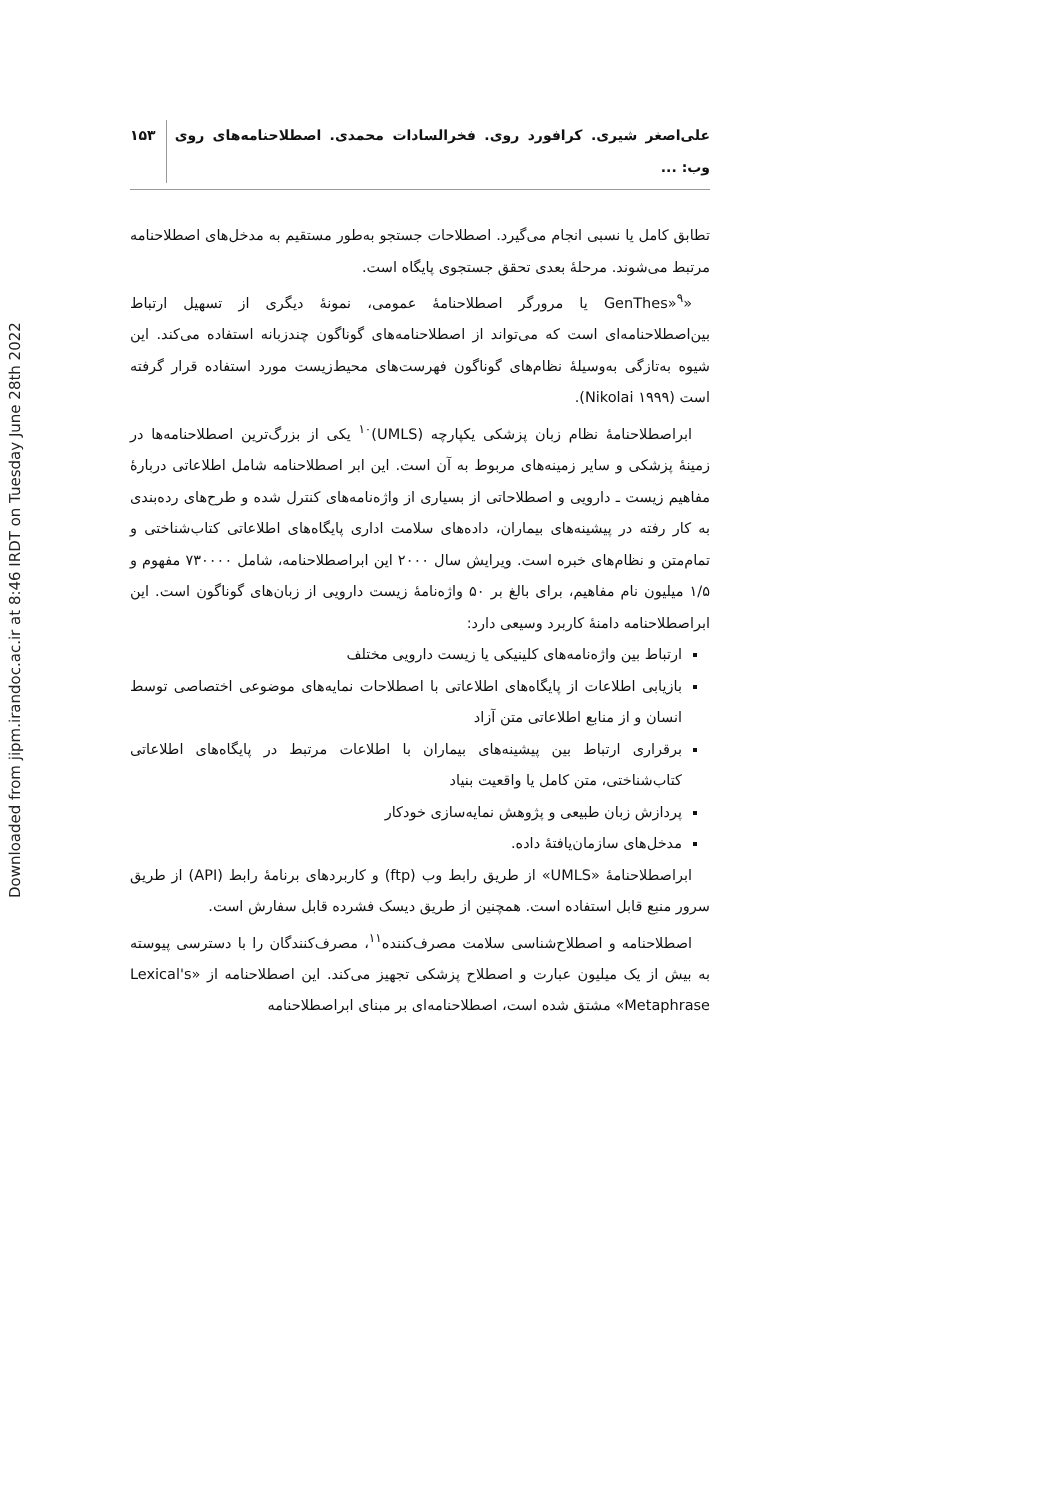Downloaded from jipm.irandoc.ac.ir at 8:46 IRDT on Tuesday June 28th 2022
علی‌اصغر شیری. کرافورد روی. فخرالسادات محمدی. اصطلاحنامه‌های روی وب: ... ۱۵۳
تطابق کامل یا نسبی انجام می‌گیرد. اصطلاحات جستجو به‌طور مستقیم به مدخل‌های اصطلاحنامه مرتبط می‌شوند. مرحلهٔ بعدی تحقق جستجوی پایگاه است.
«GenThes»<sup>۹</sup> یا مرورگر اصطلاحنامهٔ عمومی، نمونهٔ دیگری از تسهیل ارتباط بین‌اصطلاحنامه‌ای است که می‌تواند از اصطلاحنامه‌های گوناگون چندزبانه استفاده می‌کند. این شیوه به‌تازگی به‌وسیلهٔ نظام‌های گوناگون فهرست‌های محیط‌زیست مورد استفاده قرار گرفته است (Nikolai ۱۹۹۹).
ابراصطلاحنامهٔ نظام زبان پزشکی یکپارچه (UMLS)<sup>۱۰</sup> یکی از بزرگ‌ترین اصطلاحنامه‌ها در زمینهٔ پزشکی و سایر زمینه‌های مربوط به آن است. این ابر اصطلاحنامه شامل اطلاعاتی دربارهٔ مفاهیم زیست ـ دارویی و اصطلاحاتی از بسیاری از واژه‌نامه‌های کنترل شده و طرح‌های رده‌بندی به کار رفته در پیشینه‌های بیماران، داده‌های سلامت اداری پایگاه‌های اطلاعاتی کتاب‌شناختی و تمام‌متن و نظام‌های خبره است. ویرایش سال ۲۰۰۰ این ابراصطلاحنامه، شامل ۷۳۰۰۰۰ مفهوم و ۱/۵ میلیون نام مفاهیم، برای بالغ بر ۵۰ واژه‌نامهٔ زیست دارویی از زبان‌های گوناگون است. این ابراصطلاحنامه دامنهٔ کاربرد وسیعی دارد:
ارتباط بین واژه‌نامه‌های کلینیکی یا زیست دارویی مختلف
بازیابی اطلاعات از پایگاه‌های اطلاعاتی با اصطلاحات نمایه‌های موضوعی اختصاصی توسط انسان و از منابع اطلاعاتی متن آزاد
برقراری ارتباط بین پیشینه‌های بیماران با اطلاعات مرتبط در پایگاه‌های اطلاعاتی کتاب‌شناختی، متن کامل یا واقعیت بنیاد
پردازش زبان طبیعی و پژوهش نمایه‌سازی خودکار
مدخل‌های سازمان‌یافتهٔ داده.
ابراصطلاحنامهٔ «UMLS» از طریق رابط وب (ftp) و کاربردهای برنامهٔ رابط (API) از طریق سرور منبع قابل استفاده است. همچنین از طریق دیسک فشرده قابل سفارش است.
اصطلاحنامه و اصطلاح‌شناسی سلامت مصرف‌کننده<sup>۱۱</sup>، مصرف‌کنندگان را با دسترسی پیوسته به بیش از یک میلیون عبارت و اصطلاح پزشکی تجهیز می‌کند. این اصطلاحنامه از «Lexical's Metaphrase» مشتق شده است، اصطلاحنامه‌ای بر مبنای ابراصطلاحنامه